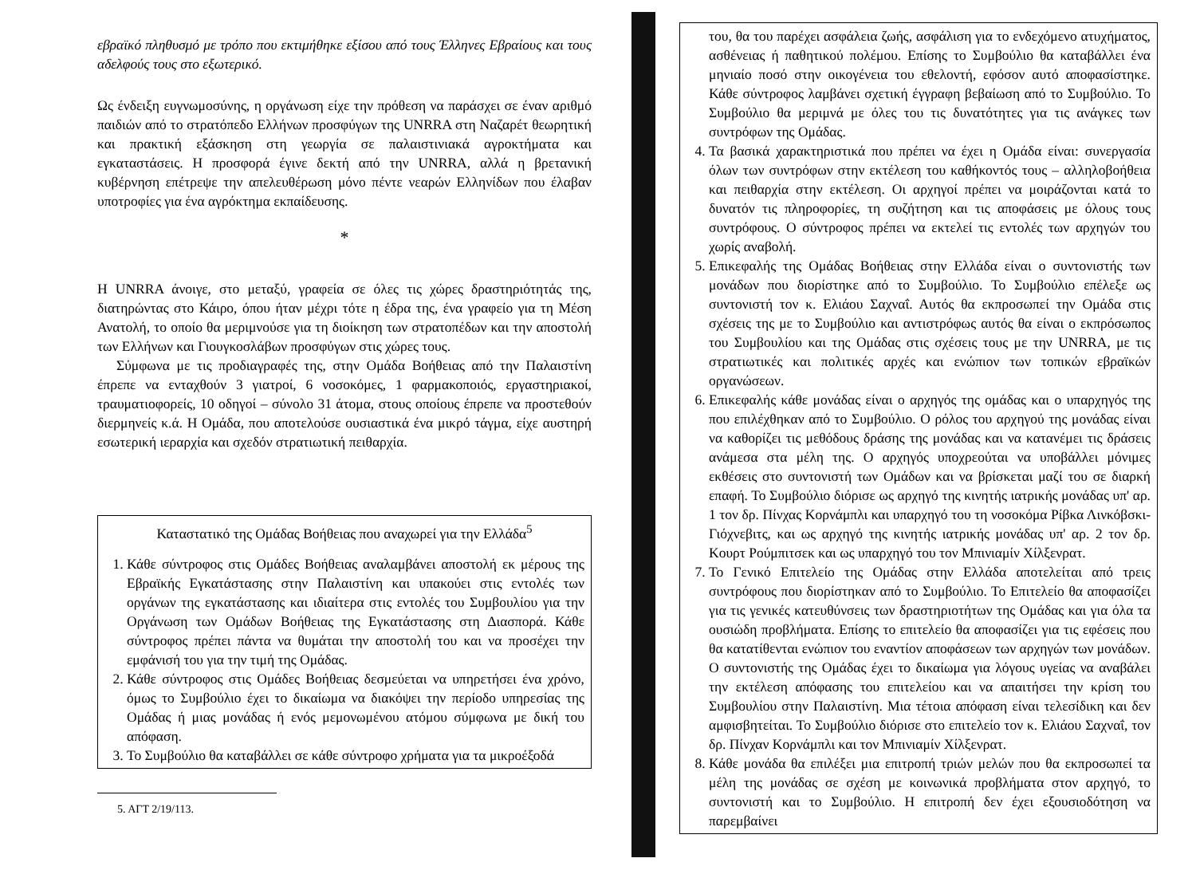εβραϊκό πληθυσμό με τρόπο που εκτιμήθηκε εξίσου από τους Έλληνες Εβραίους και τους αδελφούς τους στο εξωτερικό.
Ως ένδειξη ευγνωμοσύνης, η οργάνωση είχε την πρόθεση να παράσχει σε έναν αριθμό παιδιών από το στρατόπεδο Ελλήνων προσφύγων της UNRRA στη Ναζαρέτ θεωρητική και πρακτική εξάσκηση στη γεωργία σε παλαιστινιακά αγροκτήματα και εγκαταστάσεις. Η προσφορά έγινε δεκτή από την UNRRA, αλλά η βρετανική κυβέρνηση επέτρεψε την απελευθέρωση μόνο πέντε νεαρών Ελληνίδων που έλαβαν υποτροφίες για ένα αγρόκτημα εκπαίδευσης.
*
Η UNRRA άνοιγε, στο μεταξύ, γραφεία σε όλες τις χώρες δραστηριότητάς της, διατηρώντας στο Κάιρο, όπου ήταν μέχρι τότε η έδρα της, ένα γραφείο για τη Μέση Ανατολή, το οποίο θα μεριμνούσε για τη διοίκηση των στρατοπέδων και την αποστολή των Ελλήνων και Γιουγκοσλάβων προσφύγων στις χώρες τους.
Σύμφωνα με τις προδιαγραφές της, στην Ομάδα Βοήθειας από την Παλαιστίνη έπρεπε να ενταχθούν 3 γιατροί, 6 νοσοκόμες, 1 φαρμακοποιός, εργαστηριακοί, τραυματιοφορείς, 10 οδηγοί – σύνολο 31 άτομα, στους οποίους έπρεπε να προστεθούν διερμηνείς κ.ά. Η Ομάδα, που αποτελούσε ουσιαστικά ένα μικρό τάγμα, είχε αυστηρή εσωτερική ιεραρχία και σχεδόν στρατιωτική πειθαρχία.
Καταστατικό της Ομάδας Βοήθειας που αναχωρεί για την Ελλάδα<sup>5</sup>
1. Κάθε σύντροφος στις Ομάδες Βοήθειας αναλαμβάνει αποστολή εκ μέρους της Εβραϊκής Εγκατάστασης στην Παλαιστίνη και υπακούει στις εντολές των οργάνων της εγκατάστασης και ιδιαίτερα στις εντολές του Συμβουλίου για την Οργάνωση των Ομάδων Βοήθειας της Εγκατάστασης στη Διασπορά. Κάθε σύντροφος πρέπει πάντα να θυμάται την αποστολή του και να προσέχει την εμφάνισή του για την τιμή της Ομάδας.
2. Κάθε σύντροφος στις Ομάδες Βοήθειας δεσμεύεται να υπηρετήσει ένα χρόνο, όμως το Συμβούλιο έχει το δικαίωμα να διακόψει την περίοδο υπηρεσίας της Ομάδας ή μιας μονάδας ή ενός μεμονωμένου ατόμου σύμφωνα με δική του απόφαση.
3. Το Συμβούλιο θα καταβάλλει σε κάθε σύντροφο χρήματα για τα μικροέξοδά
5. ΑΓΤ 2/19/113.
του, θα του παρέχει ασφάλεια ζωής, ασφάλιση για το ενδεχόμενο ατυχήματος, ασθένειας ή παθητικού πολέμου. Επίσης το Συμβούλιο θα καταβάλλει ένα μηνιαίο ποσό στην οικογένεια του εθελοντή, εφόσον αυτό αποφασίστηκε. Κάθε σύντροφος λαμβάνει σχετική έγγραφη βεβαίωση από το Συμβούλιο. Το Συμβούλιο θα μεριμνά με όλες του τις δυνατότητες για τις ανάγκες των συντρόφων της Ομάδας.
4. Τα βασικά χαρακτηριστικά που πρέπει να έχει η Ομάδα είναι: συνεργασία όλων των συντρόφων στην εκτέλεση του καθήκοντός τους – αλληλοβοήθεια και πειθαρχία στην εκτέλεση. Οι αρχηγοί πρέπει να μοιράζονται κατά το δυνατόν τις πληροφορίες, τη συζήτηση και τις αποφάσεις με όλους τους συντρόφους. Ο σύντροφος πρέπει να εκτελεί τις εντολές των αρχηγών του χωρίς αναβολή.
5. Επικεφαλής της Ομάδας Βοήθειας στην Ελλάδα είναι ο συντονιστής των μονάδων που διορίστηκε από το Συμβούλιο. Το Συμβούλιο επέλεξε ως συντονιστή τον κ. Ελιάου Σαχναΐ. Αυτός θα εκπροσωπεί την Ομάδα στις σχέσεις της με το Συμβούλιο και αντιστρόφως αυτός θα είναι ο εκπρόσωπος του Συμβουλίου και της Ομάδας στις σχέσεις τους με την UNRRA, με τις στρατιωτικές και πολιτικές αρχές και ενώπιον των τοπικών εβραϊκών οργανώσεων.
6. Επικεφαλής κάθε μονάδας είναι ο αρχηγός της ομάδας και ο υπαρχηγός της που επιλέχθηκαν από το Συμβούλιο. Ο ρόλος του αρχηγού της μονάδας είναι να καθορίζει τις μεθόδους δράσης της μονάδας και να κατανέμει τις δράσεις ανάμεσα στα μέλη της. Ο αρχηγός υποχρεούται να υποβάλλει μόνιμες εκθέσεις στο συντονιστή των Ομάδων και να βρίσκεται μαζί του σε διαρκή επαφή. Το Συμβούλιο διόρισε ως αρχηγό της κινητής ιατρικής μονάδας υπ' αρ. 1 τον δρ. Πίνχας Κορνάμπλι και υπαρχηγό του τη νοσοκόμα Ρίβκα Λινκόβσκι-Γιόχνεβιτς, και ως αρχηγό της κινητής ιατρικής μονάδας υπ' αρ. 2 τον δρ. Κουρτ Ρούμπιτσεκ και ως υπαρχηγό του τον Μπινιαμίν Χίλξενρατ.
7. Το Γενικό Επιτελείο της Ομάδας στην Ελλάδα αποτελείται από τρεις συντρόφους που διορίστηκαν από το Συμβούλιο. Το Επιτελείο θα αποφασίζει για τις γενικές κατευθύνσεις των δραστηριοτήτων της Ομάδας και για όλα τα ουσιώδη προβλήματα. Επίσης το επιτελείο θα αποφασίζει για τις εφέσεις που θα κατατίθενται ενώπιον του εναντίον αποφάσεων των αρχηγών των μονάδων. Ο συντονιστής της Ομάδας έχει το δικαίωμα για λόγους υγείας να αναβάλει την εκτέλεση απόφασης του επιτελείου και να απαιτήσει την κρίση του Συμβουλίου στην Παλαιστίνη. Μια τέτοια απόφαση είναι τελεσίδικη και δεν αμφισβητείται. Το Συμβούλιο διόρισε στο επιτελείο τον κ. Ελιάου Σαχναΐ, τον δρ. Πίνχαν Κορνάμπλι και τον Μπινιαμίν Χίλξενρατ.
8. Κάθε μονάδα θα επιλέξει μια επιτροπή τριών μελών που θα εκπροσωπεί τα μέλη της μονάδας σε σχέση με κοινωνικά προβλήματα στον αρχηγό, το συντονιστή και το Συμβούλιο. Η επιτροπή δεν έχει εξουσιοδότηση να παρεμβαίνει